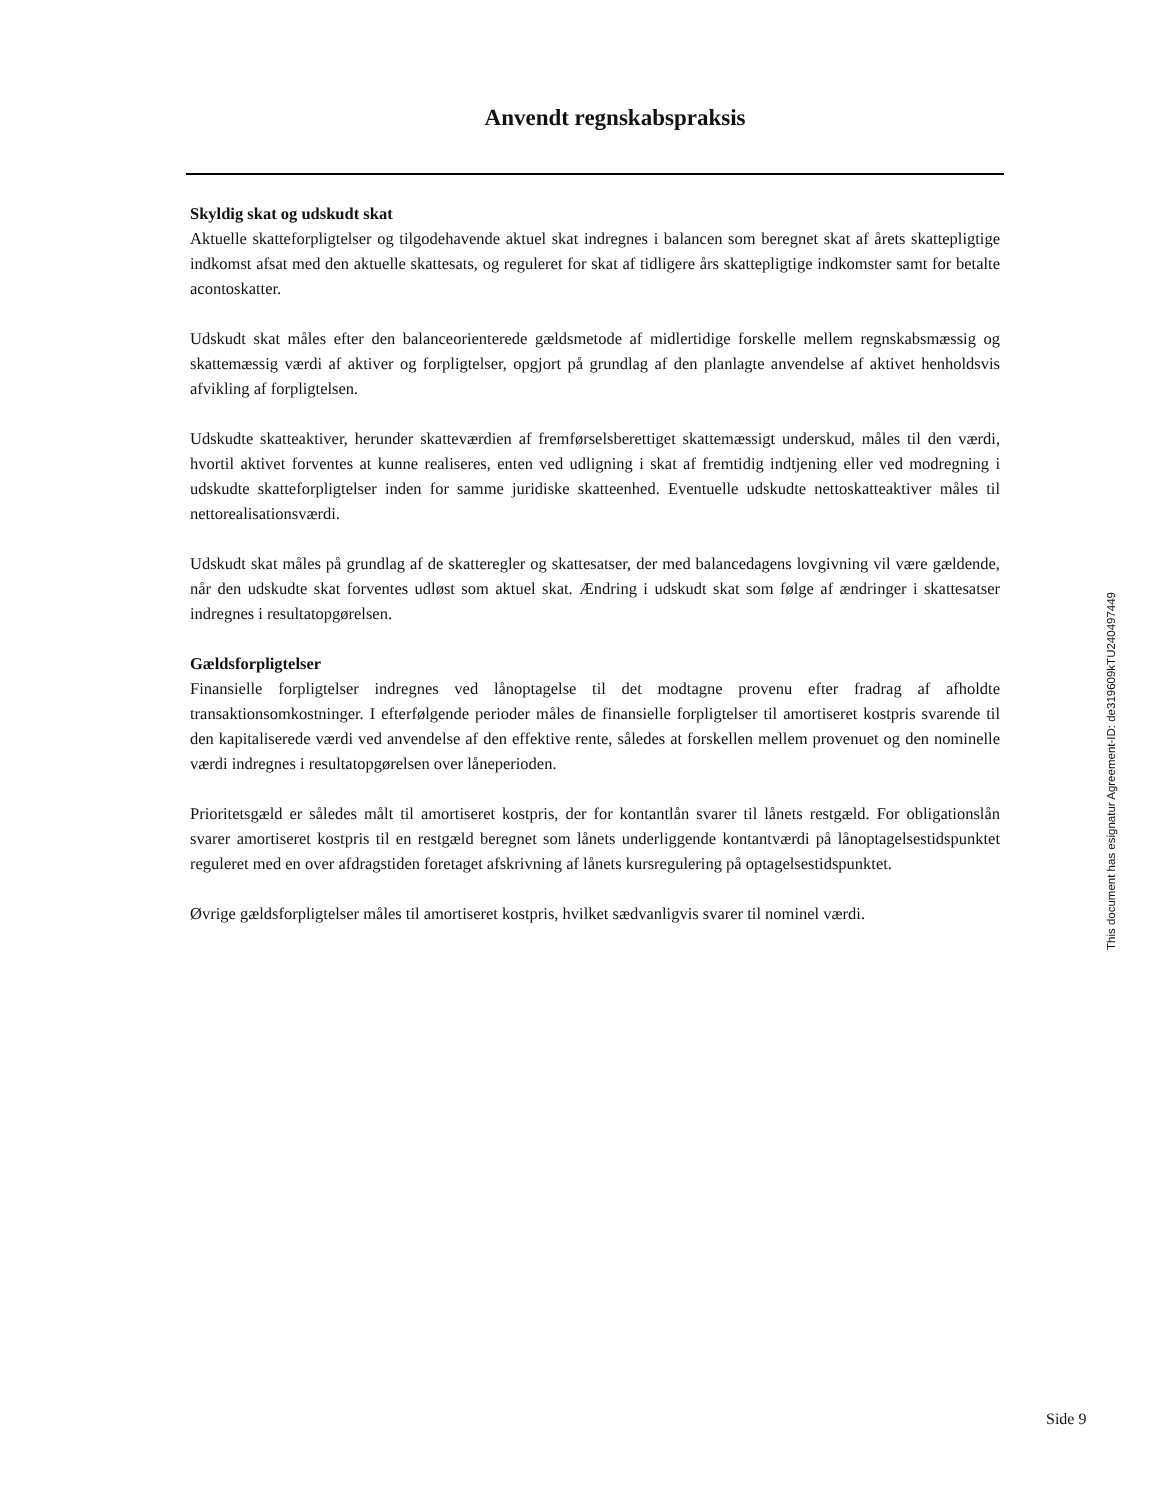Anvendt regnskabspraksis
Skyldig skat og udskudt skat
Aktuelle skatteforpligtelser og tilgodehavende aktuel skat indregnes i balancen som beregnet skat af årets skattepligtige indkomst afsat med den aktuelle skattesats, og reguleret for skat af tidligere års skattepligtige indkomster samt for betalte acontoskatter.
Udskudt skat måles efter den balanceorienterede gældsmetode af midlertidige forskelle mellem regnskabsmæssig og skattemæssig værdi af aktiver og forpligtelser, opgjort på grundlag af den planlagte anvendelse af aktivet henholdsvis afvikling af forpligtelsen.
Udskudte skatteaktiver, herunder skatteværdien af fremførselsberettiget skattemæssigt underskud, måles til den værdi, hvortil aktivet forventes at kunne realiseres, enten ved udligning i skat af fremtidig indtjening eller ved modregning i udskudte skatteforpligtelser inden for samme juridiske skatteenhed. Eventuelle udskudte nettoskatteaktiver måles til nettorealisationsværdi.
Udskudt skat måles på grundlag af de skatteregler og skattesatser, der med balancedagens lovgivning vil være gældende, når den udskudte skat forventes udløst som aktuel skat. Ændring i udskudt skat som følge af ændringer i skattesatser indregnes i resultatopgørelsen.
Gældsforpligtelser
Finansielle forpligtelser indregnes ved lånoptagelse til det modtagne provenu efter fradrag af afholdte transaktionsomkostninger. I efterfølgende perioder måles de finansielle forpligtelser til amortiseret kostpris svarende til den kapitaliserede værdi ved anvendelse af den effektive rente, således at forskellen mellem provenuet og den nominelle værdi indregnes i resultatopgørelsen over låneperioden.
Prioritetsgæld er således målt til amortiseret kostpris, der for kontantlån svarer til lånets restgæld. For obligationslån svarer amortiseret kostpris til en restgæld beregnet som lånets underliggende kontantværdi på lånoptagelsestidspunktet reguleret med en over afdragstiden foretaget afskrivning af lånets kursregulering på optagelsestidspunktet.
Øvrige gældsforpligtelser måles til amortiseret kostpris, hvilket sædvanligvis svarer til nominel værdi.
This document has esignatur Agreement-ID: de319609kTU240497449
Side 9